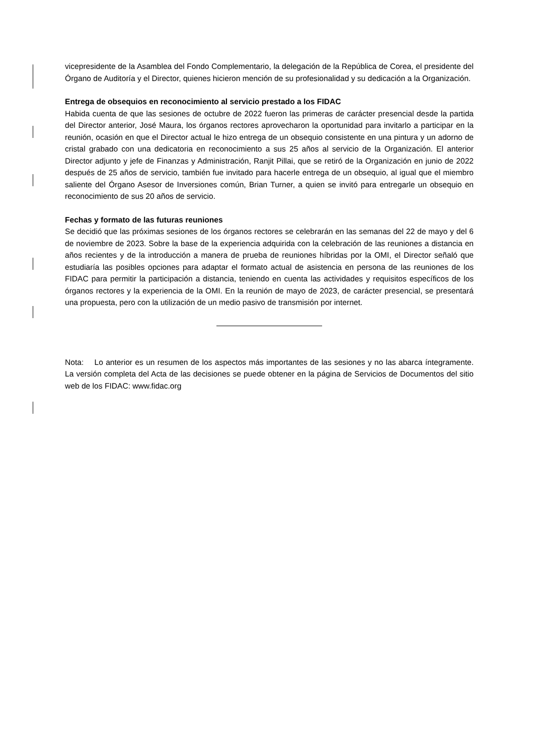vicepresidente de la Asamblea del Fondo Complementario, la delegación de la República de Corea, el presidente del Órgano de Auditoría y el Director, quienes hicieron mención de su profesionalidad y su dedicación a la Organización.
Entrega de obsequios en reconocimiento al servicio prestado a los FIDAC
Habida cuenta de que las sesiones de octubre de 2022 fueron las primeras de carácter presencial desde la partida del Director anterior, José Maura, los órganos rectores aprovecharon la oportunidad para invitarlo a participar en la reunión, ocasión en que el Director actual le hizo entrega de un obsequio consistente en una pintura y un adorno de cristal grabado con una dedicatoria en reconocimiento a sus 25 años al servicio de la Organización. El anterior Director adjunto y jefe de Finanzas y Administración, Ranjit Pillai, que se retiró de la Organización en junio de 2022 después de 25 años de servicio, también fue invitado para hacerle entrega de un obsequio, al igual que el miembro saliente del Órgano Asesor de Inversiones común, Brian Turner, a quien se invitó para entregarle un obsequio en reconocimiento de sus 20 años de servicio.
Fechas y formato de las futuras reuniones
Se decidió que las próximas sesiones de los órganos rectores se celebrarán en las semanas del 22 de mayo y del 6 de noviembre de 2023. Sobre la base de la experiencia adquirida con la celebración de las reuniones a distancia en años recientes y de la introducción a manera de prueba de reuniones híbridas por la OMI, el Director señaló que estudiaría las posibles opciones para adaptar el formato actual de asistencia en persona de las reuniones de los FIDAC para permitir la participación a distancia, teniendo en cuenta las actividades y requisitos específicos de los órganos rectores y la experiencia de la OMI. En la reunión de mayo de 2023, de carácter presencial, se presentará una propuesta, pero con la utilización de un medio pasivo de transmisión por internet.
Nota: Lo anterior es un resumen de los aspectos más importantes de las sesiones y no las abarca íntegramente. La versión completa del Acta de las decisiones se puede obtener en la página de Servicios de Documentos del sitio web de los FIDAC: www.fidac.org